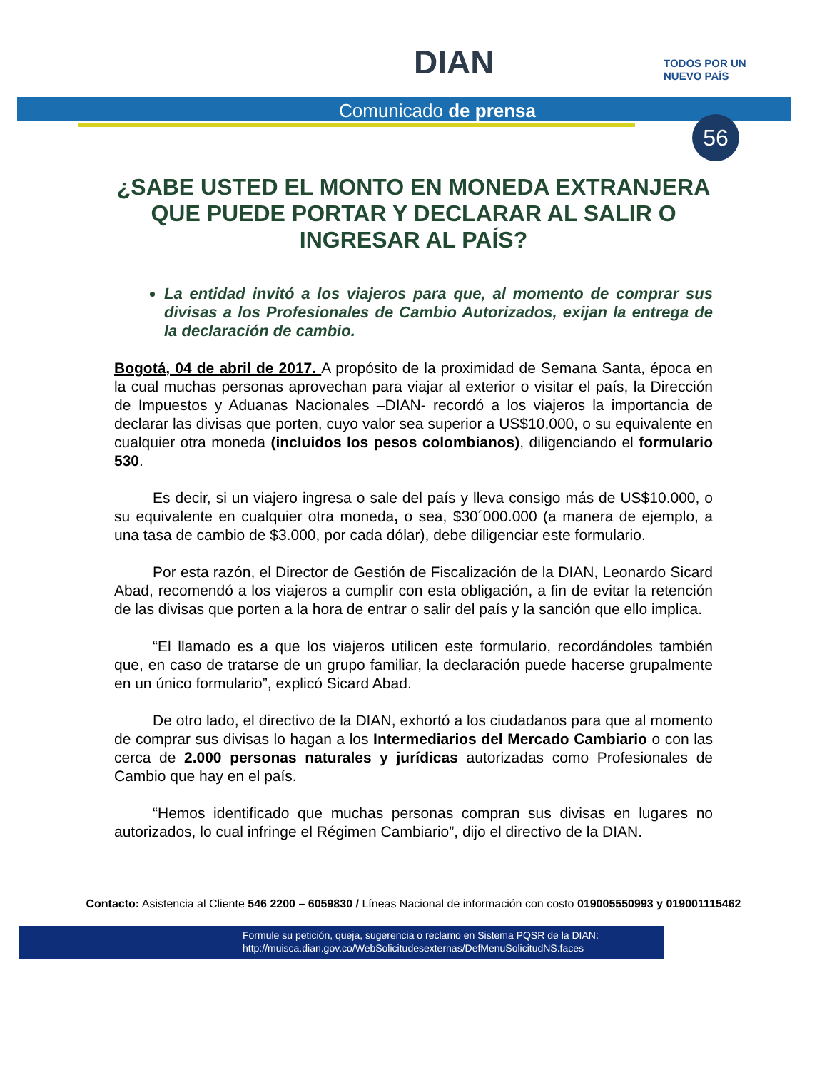DIAN
TODOS POR UN
NUEVO PAÍS
Comunicado de prensa
56
¿SABE USTED EL MONTO EN MONEDA EXTRANJERA QUE PUEDE PORTAR Y DECLARAR AL SALIR O INGRESAR AL PAÍS?
La entidad invitó a los viajeros para que, al momento de comprar sus divisas a los Profesionales de Cambio Autorizados, exijan la entrega de la declaración de cambio.
Bogotá, 04 de abril de 2017. A propósito de la proximidad de Semana Santa, época en la cual muchas personas aprovechan para viajar al exterior o visitar el país, la Dirección de Impuestos y Aduanas Nacionales –DIAN- recordó a los viajeros la importancia de declarar las divisas que porten, cuyo valor sea superior a US$10.000, o su equivalente en cualquier otra moneda (incluidos los pesos colombianos), diligenciando el formulario 530.
Es decir, si un viajero ingresa o sale del país y lleva consigo más de US$10.000, o su equivalente en cualquier otra moneda, o sea, $30´000.000 (a manera de ejemplo, a una tasa de cambio de $3.000, por cada dólar), debe diligenciar este formulario.
Por esta razón, el Director de Gestión de Fiscalización de la DIAN, Leonardo Sicard Abad, recomendó a los viajeros a cumplir con esta obligación, a fin de evitar la retención de las divisas que porten a la hora de entrar o salir del país y la sanción que ello implica.
“El llamado es a que los viajeros utilicen este formulario, recordándoles también que, en caso de tratarse de un grupo familiar, la declaración puede hacerse grupalmente en un único formulario”, explicó Sicard Abad.
De otro lado, el directivo de la DIAN, exhortó a los ciudadanos para que al momento de comprar sus divisas lo hagan a los Intermediarios del Mercado Cambiario o con las cerca de 2.000 personas naturales y jurídicas autorizadas como Profesionales de Cambio que hay en el país.
“Hemos identificado que muchas personas compran sus divisas en lugares no autorizados, lo cual infringe el Régimen Cambiario”, dijo el directivo de la DIAN.
Contacto: Asistencia al Cliente 546 2200 – 6059830 / Líneas Nacional de información con costo 019005550993 y 019001115462
Formule su petición, queja, sugerencia o reclamo en Sistema PQSR de la DIAN:
http://muisca.dian.gov.co/WebSolicitudesexternas/DefMenuSolicitudNS.faces